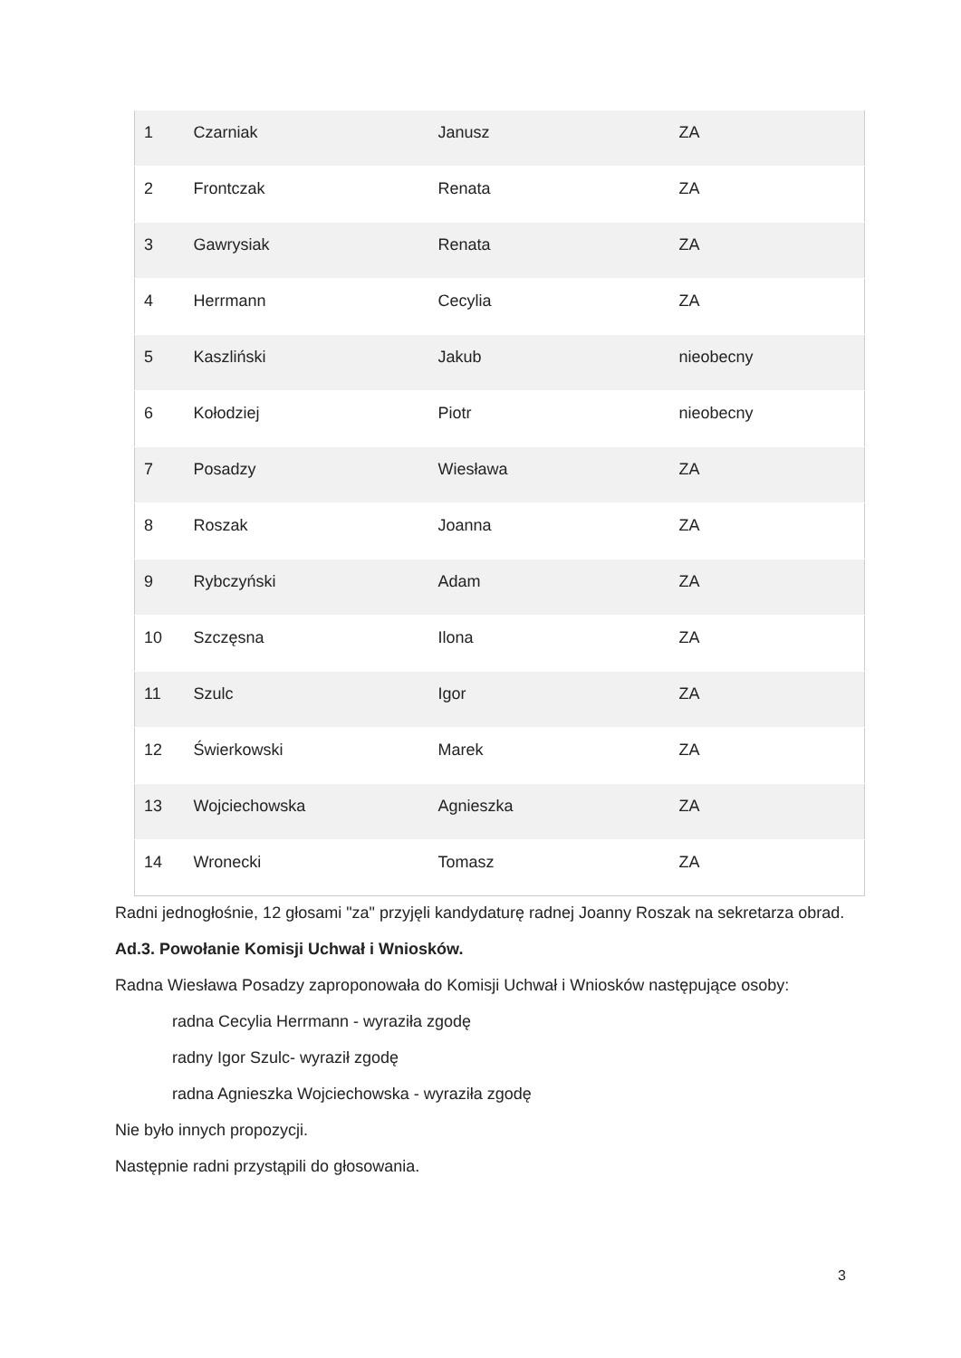| 1 | Czarniak | Janusz | ZA |
| 2 | Frontczak | Renata | ZA |
| 3 | Gawrysiak | Renata | ZA |
| 4 | Herrmann | Cecylia | ZA |
| 5 | Kaszliński | Jakub | nieobecny |
| 6 | Kołodziej | Piotr | nieobecny |
| 7 | Posadzy | Wiesława | ZA |
| 8 | Roszak | Joanna | ZA |
| 9 | Rybczyński | Adam | ZA |
| 10 | Szczęsna | Ilona | ZA |
| 11 | Szulc | Igor | ZA |
| 12 | Świerkowski | Marek | ZA |
| 13 | Wojciechowska | Agnieszka | ZA |
| 14 | Wronecki | Tomasz | ZA |
Radni jednogłośnie, 12 głosami "za" przyjęli kandydaturę radnej Joanny Roszak na sekretarza obrad.
Ad.3. Powołanie Komisji Uchwał i Wniosków.
Radna Wiesława Posadzy zaproponowała do Komisji Uchwał i Wniosków następujące osoby:
radna Cecylia Herrmann - wyraziła zgodę
radny Igor Szulc- wyraził zgodę
radna Agnieszka Wojciechowska - wyraziła zgodę
Nie było innych propozycji.
Następnie radni przystąpili do głosowania.
3